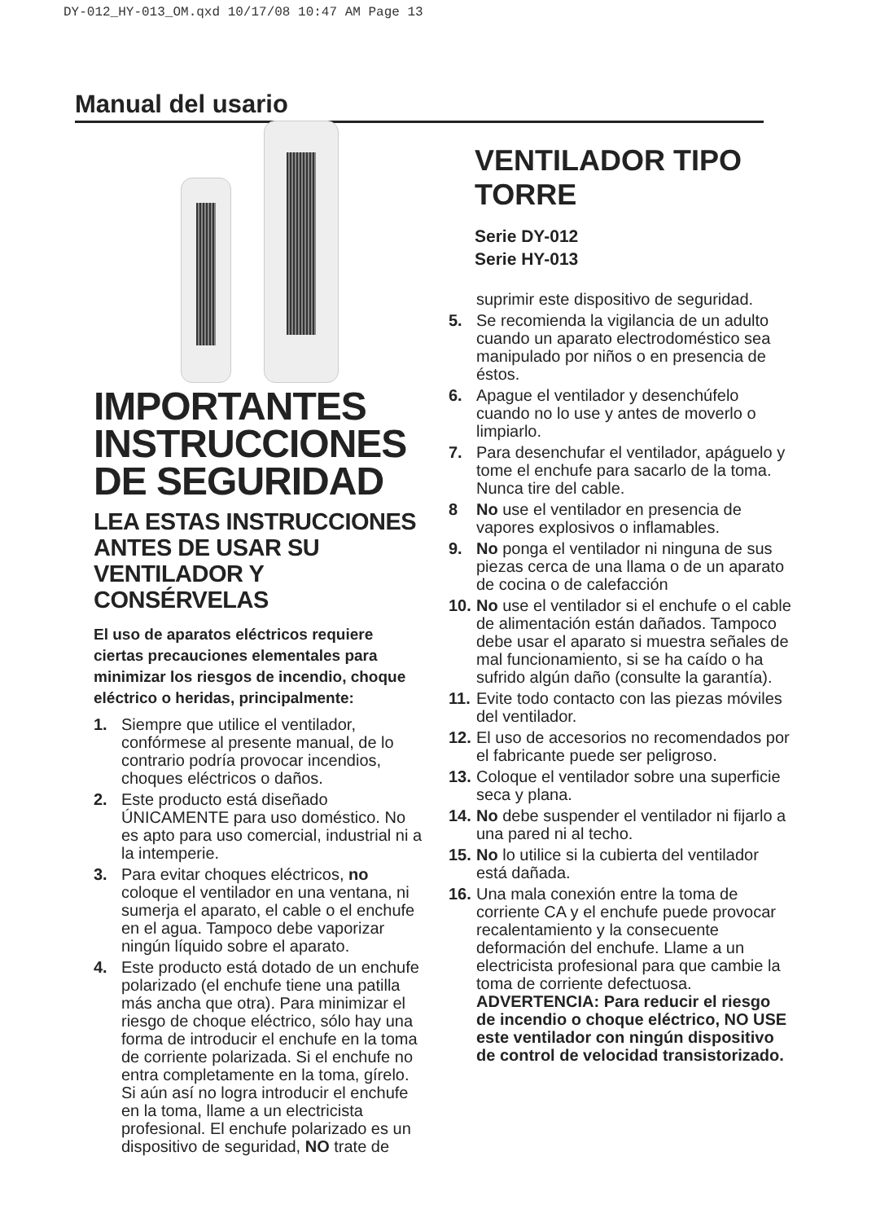DY-012_HY-013_OM.qxd 10/17/08 10:47 AM Page 13
Manual del usario
IMPORTANTES INSTRUCCIONES DE SEGURIDAD
LEA ESTAS INSTRUCCIONES ANTES DE USAR SU VENTILADOR Y CONSÉRVELAS
El uso de aparatos eléctricos requiere ciertas precauciones elementales para minimizar los riesgos de incendio, choque eléctrico o heridas, principalmente:
1. Siempre que utilice el ventilador, confórmese al presente manual, de lo contrario podría provocar incendios, choques eléctricos o daños.
2. Este producto está diseñado ÚNICAMENTE para uso doméstico. No es apto para uso comercial, industrial ni a la intemperie.
3. Para evitar choques eléctricos, no coloque el ventilador en una ventana, ni sumerja el aparato, el cable o el enchufe en el agua. Tampoco debe vaporizar ningún líquido sobre el aparato.
4. Este producto está dotado de un enchufe polarizado (el enchufe tiene una patilla más ancha que otra). Para minimizar el riesgo de choque eléctrico, sólo hay una forma de introducir el enchufe en la toma de corriente polarizada. Si el enchufe no entra completamente en la toma, gírelo. Si aún así no logra introducir el enchufe en la toma, llame a un electricista profesional. El enchufe polarizado es un dispositivo de seguridad, NO trate de
VENTILADOR TIPO TORRE
Serie DY-012
Serie HY-013
suprimir este dispositivo de seguridad.
5. Se recomienda la vigilancia de un adulto cuando un aparato electrodoméstico sea manipulado por niños o en presencia de éstos.
6. Apague el ventilador y desenchúfelo cuando no lo use y antes de moverlo o limpiarlo.
7. Para desenchufar el ventilador, apáguelo y tome el enchufe para sacarlo de la toma. Nunca tire del cable.
8 No use el ventilador en presencia de vapores explosivos o inflamables.
9. No ponga el ventilador ni ninguna de sus piezas cerca de una llama o de un aparato de cocina o de calefacción
10. No use el ventilador si el enchufe o el cable de alimentación están dañados. Tampoco debe usar el aparato si muestra señales de mal funcionamiento, si se ha caído o ha sufrido algún daño (consulte la garantía).
11. Evite todo contacto con las piezas móviles del ventilador.
12. El uso de accesorios no recomendados por el fabricante puede ser peligroso.
13. Coloque el ventilador sobre una superficie seca y plana.
14. No debe suspender el ventilador ni fijarlo a una pared ni al techo.
15. No lo utilice si la cubierta del ventilador está dañada.
16. Una mala conexión entre la toma de corriente CA y el enchufe puede provocar recalentamiento y la consecuente deformación del enchufe. Llame a un electricista profesional para que cambie la toma de corriente defectuosa.
ADVERTENCIA: Para reducir el riesgo de incendio o choque eléctrico, NO USE este ventilador con ningún dispositivo de control de velocidad transistorizado.